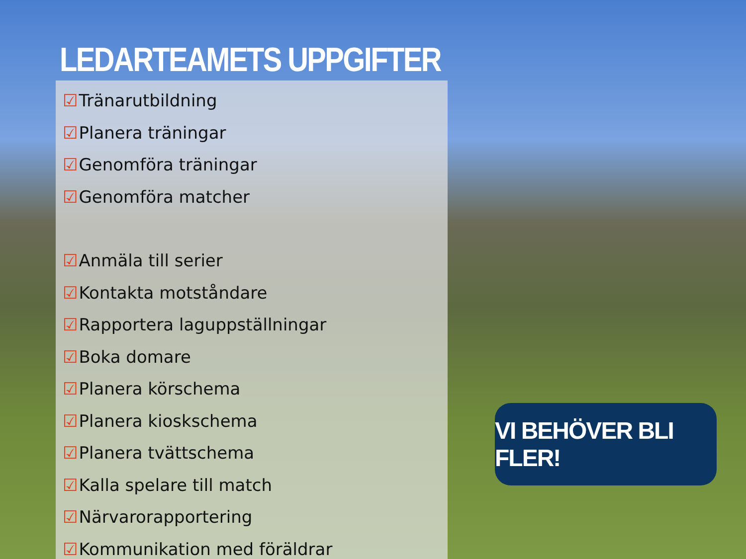LEDARTEAMETS UPPGIFTER
☑Tränarutbildning
☑Planera träningar
☑Genomföra träningar
☑Genomföra matcher
☑Anmäla till serier
☑Kontakta motståndare
☑Rapportera laguppställningar
☑Boka domare
☑Planera körschema
☑Planera kioskschema
☑Planera tvättschema
☑Kalla spelare till match
☑Närvarorapportering
☑Kommunikation med föräldrar
VI BEHÖVER BLI FLER!